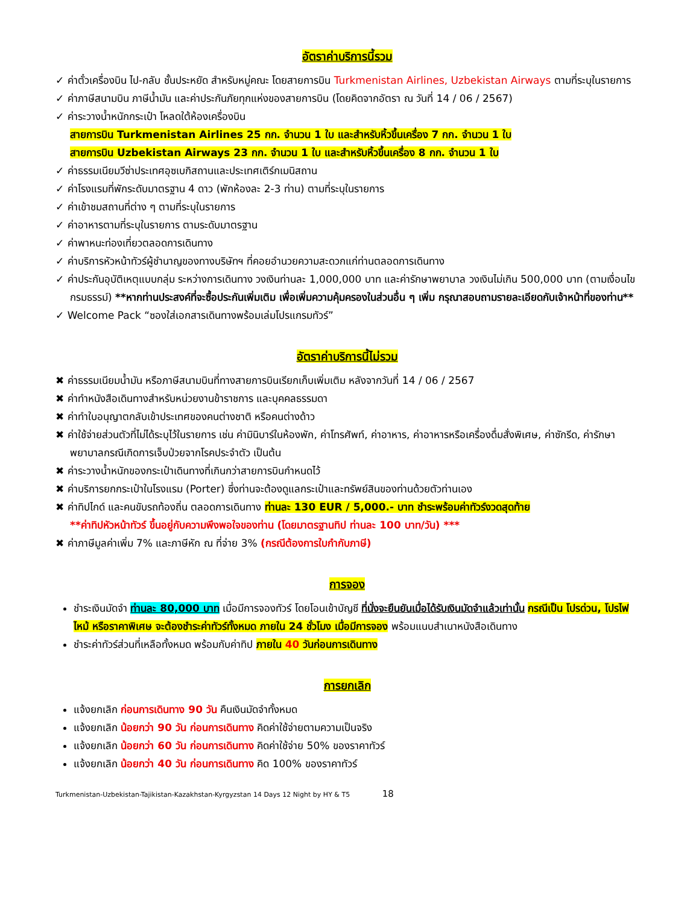อัตราค่าบริการนี้รวม
✓ ค่าตั๋วเครื่องบิน ไป-กลับ ชั้นประหยัด สำหรับหมู่คณะ โดยสายการบิน Turkmenistan Airlines, Uzbekistan Airways ตามที่ระบุในรายการ
✓ ค่าภาษีสนามบิน ภาษีน้ำมัน และค่าประกันภัยทุกแห่งของสายการบิน (โดยคิดจากอัตรา ณ วันที่ 14 / 06 / 2567)
✓ ค่าระวางน้ำหนักกระเป๋า โหลดใต้ห้องเครื่องบิน
สายการบิน Turkmenistan Airlines 25 กก. จำนวน 1 ใบ และสำหรับหิ้วขึ้นเครื่อง 7 กก. จำนวน 1 ใบ
สายการบิน Uzbekistan Airways 23 กก. จำนวน 1 ใบ และสำหรับหิ้วขึ้นเครื่อง 8 กก. จำนวน 1 ใบ
✓ ค่าธรรมเนียมวีซ่าประเทศอุซเบกิสถานและประเทศเติร์กเมนิสถาน
✓ ค่าโรงแรมที่พักระดับมาตรฐาน 4 ดาว (พักห้องละ 2-3 ท่าน) ตามที่ระบุในรายการ
✓ ค่าเข้าชมสถานที่ต่าง ๆ ตามที่ระบุในรายการ
✓ ค่าอาหารตามที่ระบุในรายการ ตามระดับมาตรฐาน
✓ ค่าพาหนะท่องเที่ยวตลอดการเดินทาง
✓ ค่าบริการหัวหน้าทัวร์ผู้ชำนาญของทางบริษัทฯ ที่คอยอำนวยความสะดวกแก่ท่านตลอดการเดินทาง
✓ ค่าประกันอุบัติเหตุแบบกลุ่ม ระหว่างการเดินทาง วงเงินท่านละ 1,000,000 บาท และค่ารักษาพยาบาล วงเงินไม่เกิน 500,000 บาท (ตามเงื่อนไขกรมธรรม์) **หากท่านประสงค์ที่จะซื้อประกันเพิ่มเติม เพื่อเพิ่มความคุ้มครองในส่วนอื่น ๆ เพิ่ม กรุณาสอบถามรายละเอียดกับเจ้าหน้าที่ของท่าน**
✓ Welcome Pack “ซองใส่เอกสารเดินทางพร้อมเล่มโปรแกรมทัวร์”
อัตราค่าบริการนี้ไม่รวม
✖ ค่าธรรมเนียมน้ำมัน หรือภาษีสนามบินที่ทางสายการบินเรียกเก็บเพิ่มเติม หลังจากวันที่ 14 / 06 / 2567
✖ ค่าทำหนังสือเดินทางสำหรับหน่วยงานข้าราชการ และบุคคลธรรมดา
✖ ค่าทำใบอนุญาตกลับเข้าประเทศของคนต่างชาติ หรือคนต่างด้าว
✖ ค่าใช้จ่ายส่วนตัวที่ไม่ได้ระบุไว้ในรายการ เช่น ค่ามินิบาร์ในห้องพัก, ค่าโทรศัพท์, ค่าอาหาร, ค่าอาหารหรือเครื่องดื่มสั่งพิเศษ, ค่าซักรีด, ค่ารักษาพยาบาลกรณีเกิดการเจ็บป่วยจากโรคประจำตัว เป็นต้น
✖ ค่าระวางน้ำหนักของกระเป๋าเดินทางที่เกินกว่าสายการบินกำหนดไว้
✖ ค่าบริการยกกระเป๋าในโรงแรม (Porter) ซึ่งท่านจะต้องดูแลกระเป๋าและทรัพย์สินของท่านด้วยตัวท่านเอง
✖ ค่าทิปไกด์ และคนขับรถท้องถิ่น ตลอดการเดินทาง ท่านละ 130 EUR / 5,000.- บาท ชำระพร้อมค่าทัวร์งวดสุดท้าย
**ค่าทิปหัวหน้าทัวร์ ขึ้นอยู่กับความพึงพอใจของท่าน (โดยมาตรฐานทิป ท่านละ 100 บาท/วัน) ***
✖ ค่าภาษีมูลค่าเพิ่ม 7% และภาษีหัก ณ ที่จ่าย 3% (กรณีต้องการใบกำกับภาษี)
การจอง
ชำระเงินมัดจำ ท่านละ 80,000 บาท เมื่อมีการจองทัวร์ โดยโอนเข้าบัญชี ที่นั่งจะยืนยันเมื่อได้รับเงินมัดจำแล้วเท่านั้น กรณีเป็น โปรด่วน, โปรไฟไหม้ หรือราคาพิเศษ จะต้องชำระค่าทัวร์ทั้งหมด ภายใน 24 ชั่วโมง เมื่อมีการจอง พร้อมแนบสำเนาหนังสือเดินทาง
ชำระค่าทัวร์ส่วนที่เหลือทั้งหมด พร้อมกับค่าทิป ภายใน 40 วันก่อนการเดินทาง
การยกเลิก
แจ้งยกเลิก ก่อนการเดินทาง 90 วัน คืนเงินมัดจำทั้งหมด
แจ้งยกเลิก น้อยกว่า 90 วัน ก่อนการเดินทาง คิดค่าใช้จ่ายตามความเป็นจริง
แจ้งยกเลิก น้อยกว่า 60 วัน ก่อนการเดินทาง คิดค่าใช้จ่าย 50% ของราคาทัวร์
แจ้งยกเลิก น้อยกว่า 40 วัน ก่อนการเดินทาง คิด 100% ของราคาทัวร์
Turkmenistan-Uzbekistan-Tajikistan-Kazakhstan-Kyrgyzstan 14 Days 12 Night by HY & T5 18